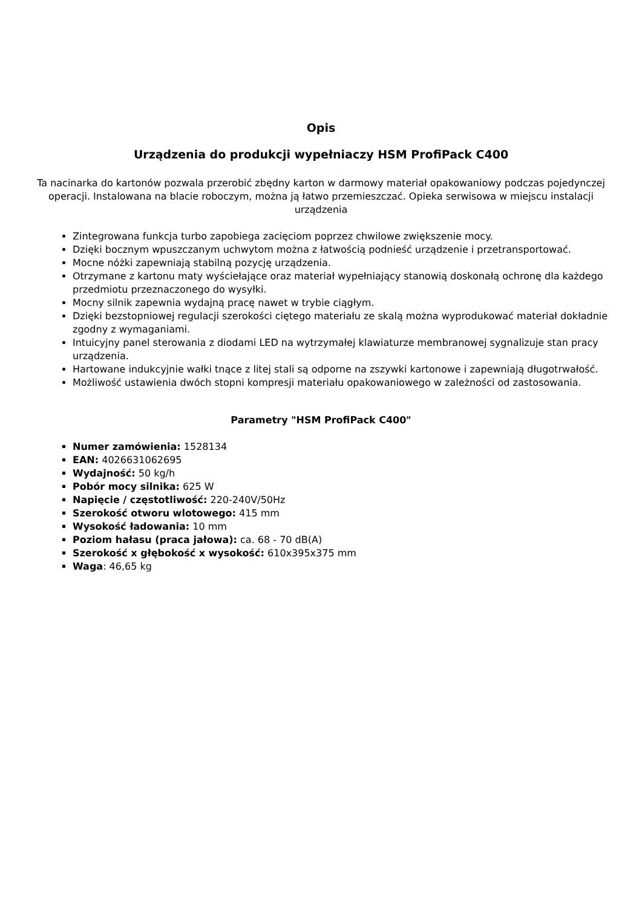Opis
Urządzenia do produkcji wypełniaczy HSM ProfiPack C400
Ta nacinarka do kartonów pozwala przerobić zbędny karton w darmowy materiał opakowaniowy podczas pojedynczej operacji. Instalowana na blacie roboczym, można ją łatwo przemieszczać. Opieka serwisowa w miejscu instalacji urządzenia
Zintegrowana funkcja turbo zapobiega zacięciom poprzez chwilowe zwiększenie mocy.
Dzięki bocznym wpuszczanym uchwytom można z łatwością podnieść urządzenie i przetransportować.
Mocne nóżki zapewniają stabilną pozycję urządzenia.
Otrzymane z kartonu maty wyściełające oraz materiał wypełniający stanowią doskonałą ochronę dla każdego przedmiotu przeznaczonego do wysyłki.
Mocny silnik zapewnia wydajną pracę nawet w trybie ciągłym.
Dzięki bezstopniowej regulacji szerokości ciętego materiału ze skalą można wyprodukować materiał dokładnie zgodny z wymaganiami.
Intuicyjny panel sterowania z diodami LED na wytrzymałej klawiaturze membranowej sygnalizuje stan pracy urządzenia.
Hartowane indukcyjnie wałki tnące z litej stali są odporne na zszywki kartonowe i zapewniają długotrwałość.
Możliwość ustawienia dwóch stopni kompresji materiału opakowaniowego w zależności od zastosowania.
Parametry "HSM ProfiPack C400"
Numer zamówienia: 1528134
EAN: 4026631062695
Wydajność: 50 kg/h
Pobór mocy silnika: 625 W
Napięcie / częstotliwość: 220-240V/50Hz
Szerokość otworu wlotowego: 415 mm
Wysokość ładowania: 10 mm
Poziom hałasu (praca jałowa): ca. 68 - 70 dB(A)
Szerokość x głębokość x wysokość: 610x395x375 mm
Waga: 46,65 kg